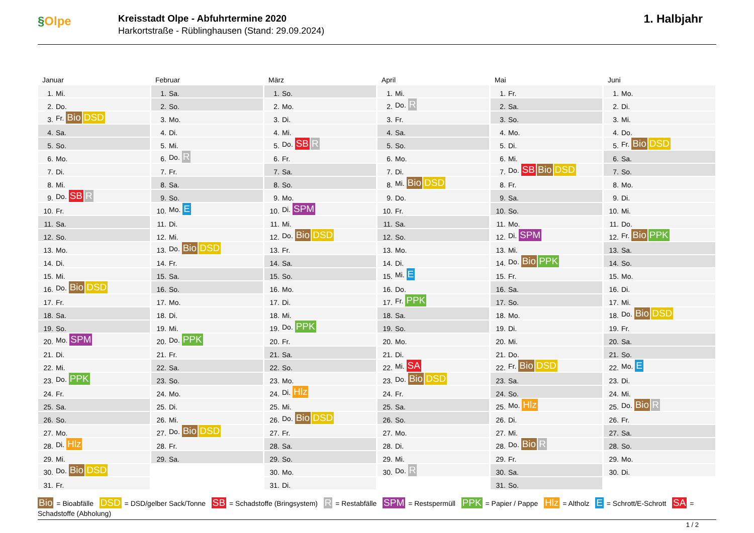§Olpe
Kreisstadt Olpe - Abfuhrtermine 2020
Harkortstraße - Rüblinghausen (Stand: 29.09.2024)
1. Halbjahr
Januar
| 1. | Mi. |
| 2. | Do. |
| 3. | Fr. Bio DSD |
| 4. | Sa. |
| 5. | So. |
| 6. | Mo. |
| 7. | Di. |
| 8. | Mi. |
| 9. | Do. SB R |
| 10. | Fr. |
| 11. | Sa. |
| 12. | So. |
| 13. | Mo. |
| 14. | Di. |
| 15. | Mi. |
| 16. | Do. Bio DSD |
| 17. | Fr. |
| 18. | Sa. |
| 19. | So. |
| 20. | Mo. SPM |
| 21. | Di. |
| 22. | Mi. |
| 23. | Do. PPK |
| 24. | Fr. |
| 25. | Sa. |
| 26. | So. |
| 27. | Mo. |
| 28. | Di. Hlz |
| 29. | Mi. |
| 30. | Do. Bio DSD |
| 31. | Fr. |
Februar
| 1. | Sa. |
| 2. | So. |
| 3. | Mo. |
| 4. | Di. |
| 5. | Mi. |
| 6. | Do. R |
| 7. | Fr. |
| 8. | Sa. |
| 9. | So. |
| 10. | Mo. E |
| 11. | Di. |
| 12. | Mi. |
| 13. | Do. Bio DSD |
| 14. | Fr. |
| 15. | Sa. |
| 16. | So. |
| 17. | Mo. |
| 18. | Di. |
| 19. | Mi. |
| 20. | Do. PPK |
| 21. | Fr. |
| 22. | Sa. |
| 23. | So. |
| 24. | Mo. |
| 25. | Di. |
| 26. | Mi. |
| 27. | Do. Bio DSD |
| 28. | Fr. |
| 29. | Sa. |
März
| 1. | So. |
| 2. | Mo. |
| 3. | Di. |
| 4. | Mi. |
| 5. | Do. SB R |
| 6. | Fr. |
| 7. | Sa. |
| 8. | So. |
| 9. | Mo. |
| 10. | Di. SPM |
| 11. | Mi. |
| 12. | Do. Bio DSD |
| 13. | Fr. |
| 14. | Sa. |
| 15. | So. |
| 16. | Mo. |
| 17. | Di. |
| 18. | Mi. |
| 19. | Do. PPK |
| 20. | Fr. |
| 21. | Sa. |
| 22. | So. |
| 23. | Mo. |
| 24. | Di. Hlz |
| 25. | Mi. |
| 26. | Do. Bio DSD |
| 27. | Fr. |
| 28. | Sa. |
| 29. | So. |
| 30. | Mo. |
| 31. | Di. |
April
| 1. | Mi. |
| 2. | Do. R |
| 3. | Fr. |
| 4. | Sa. |
| 5. | So. |
| 6. | Mo. |
| 7. | Di. |
| 8. | Mi. Bio DSD |
| 9. | Do. |
| 10. | Fr. |
| 11. | Sa. |
| 12. | So. |
| 13. | Mo. |
| 14. | Di. |
| 15. | Mi. E |
| 16. | Do. |
| 17. | Fr. PPK |
| 18. | Sa. |
| 19. | So. |
| 20. | Mo. |
| 21. | Di. |
| 22. | Mi. SA |
| 23. | Do. Bio DSD |
| 24. | Fr. |
| 25. | Sa. |
| 26. | So. |
| 27. | Mo. |
| 28. | Di. |
| 29. | Mi. |
| 30. | Do. R |
Mai
| 1. | Fr. |
| 2. | Sa. |
| 3. | So. |
| 4. | Mo. |
| 5. | Di. |
| 6. | Mi. |
| 7. | Do. SB Bio DSD |
| 8. | Fr. |
| 9. | Sa. |
| 10. | So. |
| 11. | Mo. |
| 12. | Di. SPM |
| 13. | Mi. |
| 14. | Do. Bio PPK |
| 15. | Fr. |
| 16. | Sa. |
| 17. | So. |
| 18. | Mo. |
| 19. | Di. |
| 20. | Mi. |
| 21. | Do. |
| 22. | Fr. Bio DSD |
| 23. | Sa. |
| 24. | So. |
| 25. | Mo. Hlz |
| 26. | Di. |
| 27. | Mi. |
| 28. | Do. Bio R |
| 29. | Fr. |
| 30. | Sa. |
| 31. | So. |
Juni
| 1. | Mo. |
| 2. | Di. |
| 3. | Mi. |
| 4. | Do. |
| 5. | Fr. Bio DSD |
| 6. | Sa. |
| 7. | So. |
| 8. | Mo. |
| 9. | Di. |
| 10. | Mi. |
| 11. | Do. |
| 12. | Fr. Bio PPK |
| 13. | Sa. |
| 14. | So. |
| 15. | Mo. |
| 16. | Di. |
| 17. | Mi. |
| 18. | Do. Bio DSD |
| 19. | Fr. |
| 20. | Sa. |
| 21. | So. |
| 22. | Mo. E |
| 23. | Di. |
| 24. | Mi. |
| 25. | Do. Bio R |
| 26. | Fr. |
| 27. | Sa. |
| 28. | So. |
| 29. | Mo. |
| 30. | Di. |
Bio = Bioabfälle DSD = DSD/gelber Sack/Tonne SB = Schadstoffe (Bringsystem) R = Restabfälle SPM = Restspermüll PPK = Papier / Pappe Hlz = Altholz E = Schrott/E-Schrott SA = Schadstoffe (Abholung)
1 / 2